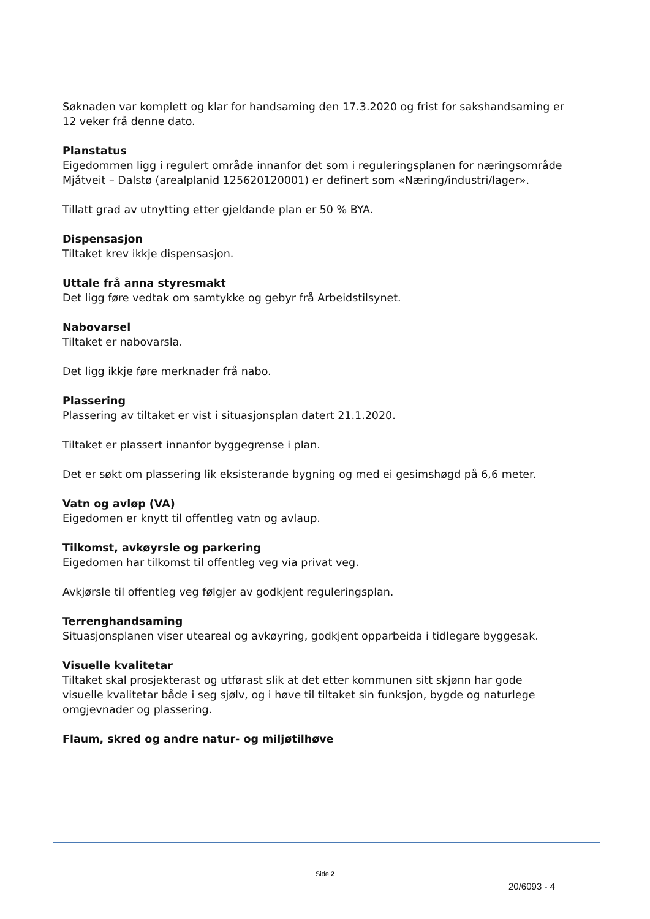Søknaden var komplett og klar for handsaming den 17.3.2020 og frist for sakshandsaming er 12 veker frå denne dato.
Planstatus
Eigedommen ligg i regulert område innanfor det som i reguleringsplanen for næringsområde Mjåtveit – Dalstø (arealplanid 125620120001) er definert som «Næring/industri/lager».
Tillatt grad av utnytting etter gjeldande plan er 50 % BYA.
Dispensasjon
Tiltaket krev ikkje dispensasjon.
Uttale frå anna styresmakt
Det ligg føre vedtak om samtykke og gebyr frå Arbeidstilsynet.
Nabovarsel
Tiltaket er nabovarsla.
Det ligg ikkje føre merknader frå nabo.
Plassering
Plassering av tiltaket er vist i situasjonsplan datert 21.1.2020.
Tiltaket er plassert innanfor byggegrense i plan.
Det er søkt om plassering lik eksisterande bygning og med ei gesimshøgd på 6,6 meter.
Vatn og avløp (VA)
Eigedomen er knytt til offentleg vatn og avlaup.
Tilkomst, avkøyrsle og parkering
Eigedomen har tilkomst til offentleg veg via privat veg.
Avkjørsle til offentleg veg følgjer av godkjent reguleringsplan.
Terrenghandsaming
Situasjonsplanen viser uteareal og avkøyring, godkjent opparbeida i tidlegare byggesak.
Visuelle kvalitetar
Tiltaket skal prosjekterast og utførast slik at det etter kommunen sitt skjønn har gode visuelle kvalitetar både i seg sjølv, og i høve til tiltaket sin funksjon, bygde og naturlege omgjevnader og plassering.
Flaum, skred og andre natur- og miljøtilhøve
Side 2
20/6093 - 4